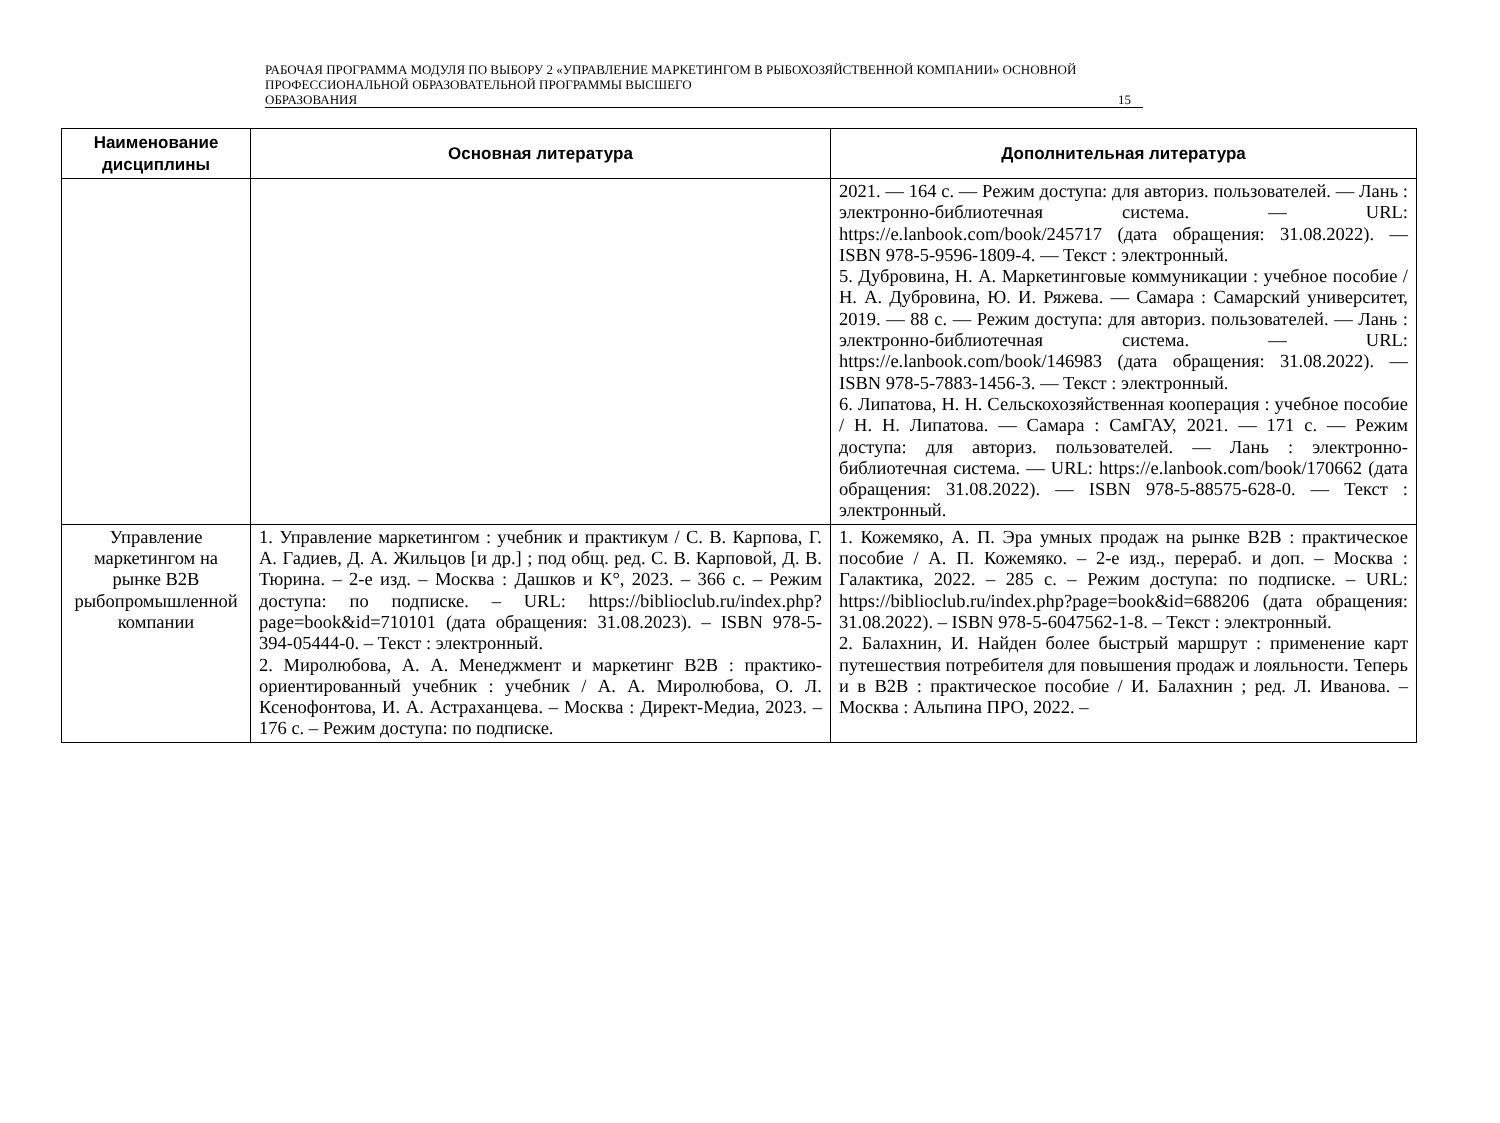РАБОЧАЯ ПРОГРАММА МОДУЛЯ ПО ВЫБОРУ 2 «УПРАВЛЕНИЕ МАРКЕТИНГОМ В РЫБОХОЗЯЙСТВЕННОЙ КОМПАНИИ» ОСНОВНОЙ ПРОФЕССИОНАЛЬНОЙ ОБРАЗОВАТЕЛЬНОЙ ПРОГРАММЫ ВЫСШЕГО
ОБРАЗОВАНИЯ 15
| Наименование дисциплины | Основная литература | Дополнительная литература |
| --- | --- | --- |
| | | 2021. — 164 с. — Режим доступа: для авториз. пользователей. — Лань : электронно-библиотечная система. — URL: https://e.lanbook.com/book/245717 (дата обращения: 31.08.2022). — ISBN 978-5-9596-1809-4. — Текст : электронный. 5. Дубровина, Н. А. Маркетинговые коммуникации : учебное пособие / Н. А. Дубровина, Ю. И. Ряжева. — Самара : Самарский университет, 2019. — 88 с. — Режим доступа: для авториз. пользователей. — Лань : электронно-библиотечная система. — URL: https://e.lanbook.com/book/146983 (дата обращения: 31.08.2022). — ISBN 978-5-7883-1456-3. — Текст : электронный. 6. Липатова, Н. Н. Сельскохозяйственная кооперация : учебное пособие / Н. Н. Липатова. — Самара : СамГАУ, 2021. — 171 с. — Режим доступа: для авториз. пользователей. — Лань : электронно-библиотечная система. — URL: https://e.lanbook.com/book/170662 (дата обращения: 31.08.2022). — ISBN 978-5-88575-628-0. — Текст : электронный. |
| Управление маркетингом на рынке B2B рыбопромышленной компании | 1. Управление маркетингом : учебник и практикум / С. В. Карпова, Г. А. Гадиев, Д. А. Жильцов [и др.] ; под общ. ред. С. В. Карповой, Д. В. Тюрина. – 2-е изд. – Москва : Дашков и К°, 2023. – 366 с. – Режим доступа: по подписке. – URL: https://biblioclub.ru/index.php?page=book&id=710101 (дата обращения: 31.08.2023). – ISBN 978-5-394-05444-0. – Текст : электронный. 2. Миролюбова, А. А. Менеджмент и маркетинг B2B : практико-ориентированный учебник : учебник / А. А. Миролюбова, О. Л. Ксенофонтова, И. А. Астраханцева. – Москва : Директ-Медиа, 2023. – 176 с. – Режим доступа: по подписке. | 1. Кожемяко, А. П. Эра умных продаж на рынке B2B : практическое пособие / А. П. Кожемяко. – 2-е изд., перераб. и доп. – Москва : Галактика, 2022. – 285 с. – Режим доступа: по подписке. – URL: https://biblioclub.ru/index.php?page=book&id=688206 (дата обращения: 31.08.2022). – ISBN 978-5-6047562-1-8. – Текст : электронный. 2. Балахнин, И. Найден более быстрый маршрут : применение карт путешествия потребителя для повышения продаж и лояльности. Теперь и в B2B : практическое пособие / И. Балахнин ; ред. Л. Иванова. – Москва : Альпина ПРО, 2022. – |